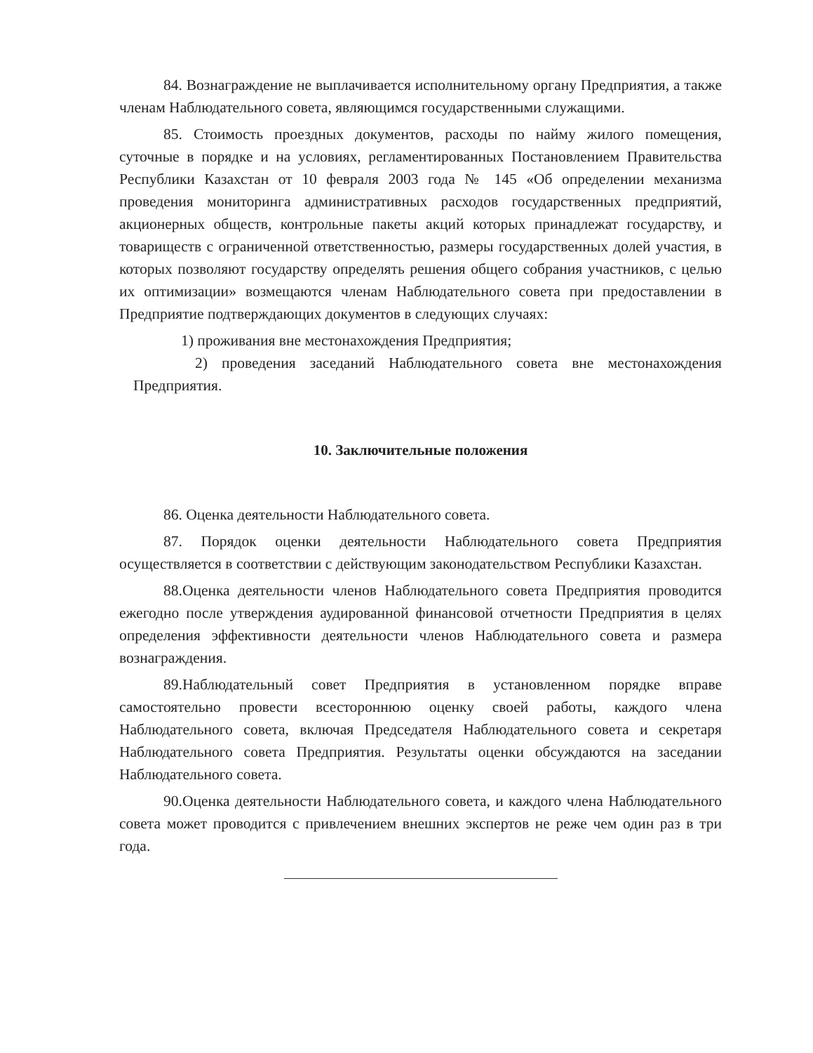84. Вознаграждение не выплачивается исполнительному органу Предприятия, а также членам Наблюдательного совета, являющимся государственными служащими.
85. Стоимость проездных документов, расходы по найму жилого помещения, суточные в порядке и на условиях, регламентированных Постановлением Правительства Республики Казахстан от 10 февраля 2003 года № 145 «Об определении механизма проведения мониторинга административных расходов государственных предприятий, акционерных обществ, контрольные пакеты акций которых принадлежат государству, и товариществ с ограниченной ответственностью, размеры государственных долей участия, в которых позволяют государству определять решения общего собрания участников, с целью их оптимизации» возмещаются членам Наблюдательного совета при предоставлении в Предприятие подтверждающих документов в следующих случаях:
1) проживания вне местонахождения Предприятия;
2) проведения заседаний Наблюдательного совета вне местонахождения Предприятия.
10. Заключительные положения
86. Оценка деятельности Наблюдательного совета.
87. Порядок оценки деятельности Наблюдательного совета Предприятия осуществляется в соответствии с действующим законодательством Республики Казахстан.
88.Оценка деятельности членов Наблюдательного совета Предприятия проводится ежегодно после утверждения аудированной финансовой отчетности Предприятия в целях определения эффективности деятельности членов Наблюдательного совета и размера вознаграждения.
89.Наблюдательный совет Предприятия в установленном порядке вправе самостоятельно провести всестороннюю оценку своей работы, каждого члена Наблюдательного совета, включая Председателя Наблюдательного совета и секретаря Наблюдательного совета Предприятия. Результаты оценки обсуждаются на заседании Наблюдательного совета.
90.Оценка деятельности Наблюдательного совета, и каждого члена Наблюдательного совета может проводится с привлечением внешних экспертов не реже чем один раз в три года.